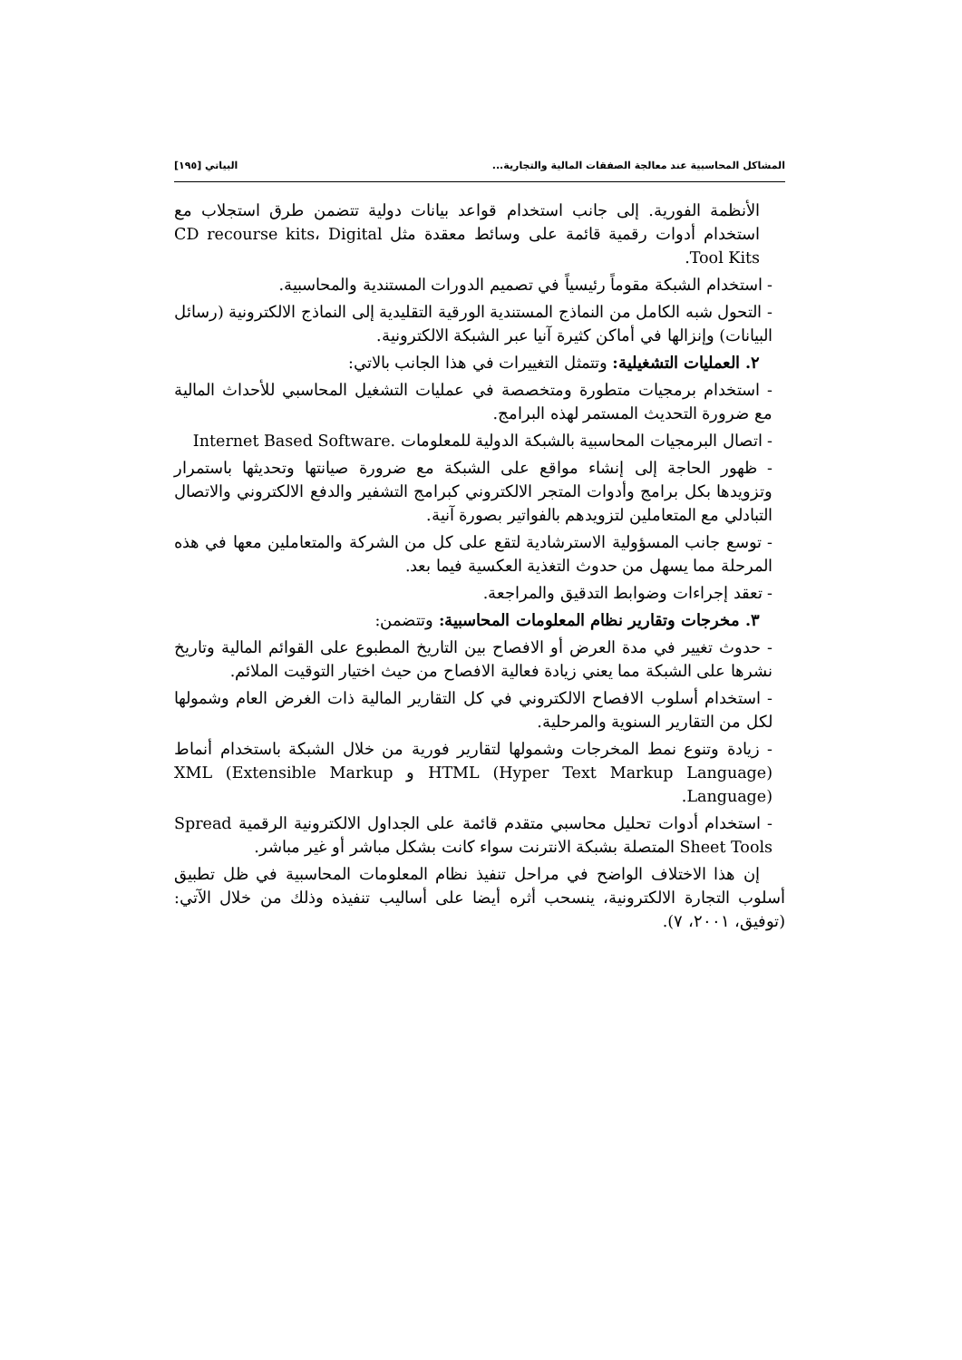المشاكل المحاسبية عند معالجة الصفقات المالية والتجارية... البياتي [١٩٥]
الأنظمة الفورية. إلى جانب استخدام قواعد بيانات دولية تتضمن طرق استجلاب مع استخدام أدوات رقمية قائمة على وسائط معقدة مثل CD recourse kits، Digital Tool Kits.
- استخدام الشبكة مقوماً رئيسياً في تصميم الدورات المستندية والمحاسبية.
- التحول شبه الكامل من النماذج المستندية الورقية التقليدية إلى النماذج الالكترونية (رسائل البيانات) وإنزالها في أماكن كثيرة آنيا عبر الشبكة الالكترونية.
٢. العمليات التشغيلية: وتتمثل التغييرات في هذا الجانب بالاتي:
- استخدام برمجيات متطورة ومتخصصة في عمليات التشغيل المحاسبي للأحداث المالية مع ضرورة التحديث المستمر لهذه البرامج.
- اتصال البرمجيات المحاسبية بالشبكة الدولية للمعلومات .Internet Based Software
- ظهور الحاجة إلى إنشاء مواقع على الشبكة مع ضرورة صيانتها وتحديثها باستمرار وتزويدها بكل برامج وأدوات المتجر الالكتروني كبرامج التشفير والدفع الالكتروني والاتصال التبادلي مع المتعاملين لتزويدهم بالفواتير بصورة آنية.
- توسع جانب المسؤولية الاسترشادية لتقع على كل من الشركة والمتعاملين معها في هذه المرحلة مما يسهل من حدوث التغذية العكسية فيما بعد.
- تعقد إجراءات وضوابط التدقيق والمراجعة.
٣. مخرجات وتقارير نظام المعلومات المحاسبية: وتتضمن:
- حدوث تغيير في مدة العرض أو الافصاح بين التاريخ المطبوع على القوائم المالية وتاريخ نشرها على الشبكة مما يعني زيادة فعالية الافصاح من حيث اختيار التوقيت الملائم.
- استخدام أسلوب الافصاح الالكتروني في كل التقارير المالية ذات الغرض العام وشمولها لكل من التقارير السنوية والمرحلية.
- زيادة وتنوع نمط المخرجات وشمولها لتقارير فورية من خلال الشبكة باستخدام أنماط HTML (Hyper Text Markup Language) و XML (Extensible Markup Language).
- استخدام أدوات تحليل محاسبي متقدم قائمة على الجداول الالكترونية الرقمية Spread Sheet Tools المتصلة بشبكة الانترنت سواء كانت بشكل مباشر أو غير مباشر.
إن هذا الاختلاف الواضح في مراحل تنفيذ نظام المعلومات المحاسبية في ظل تطبيق أسلوب التجارة الالكترونية، ينسحب أثره أيضا على أساليب تنفيذه وذلك من خلال الآتي: (توفيق، ٢٠٠١، ٧).